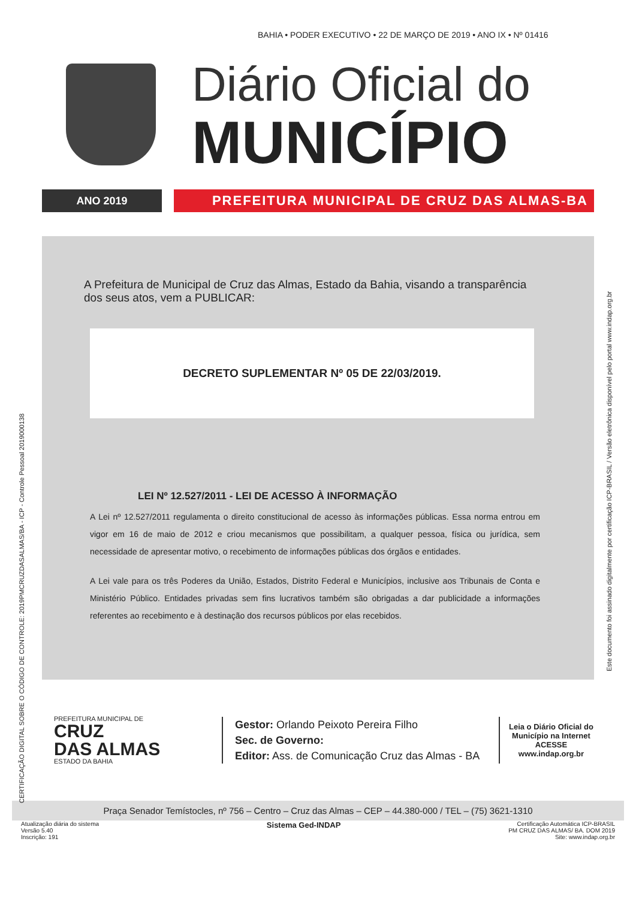BAHIA • PODER EXECUTIVO • 22 DE MARÇO DE 2019 • ANO IX • Nº 01416
Diário Oficial do
MUNICÍPIO
ANO 2019
PREFEITURA MUNICIPAL DE CRUZ DAS ALMAS-BA
A Prefeitura de Municipal de Cruz das Almas, Estado da Bahia, visando a transparência dos seus atos, vem a PUBLICAR:
DECRETO SUPLEMENTAR Nº 05 DE 22/03/2019.
LEI Nº 12.527/2011 - LEI DE ACESSO À INFORMAÇÃO
A Lei nº 12.527/2011 regulamenta o direito constitucional de acesso às informações públicas. Essa norma entrou em vigor em 16 de maio de 2012 e criou mecanismos que possibilitam, a qualquer pessoa, física ou jurídica, sem necessidade de apresentar motivo, o recebimento de informações públicas dos órgãos e entidades.
A Lei vale para os três Poderes da União, Estados, Distrito Federal e Municípios, inclusive aos Tribunais de Conta e Ministério Público. Entidades privadas sem fins lucrativos também são obrigadas a dar publicidade a informações referentes ao recebimento e à destinação dos recursos públicos por elas recebidos.
CERTIFICAÇÃO DIGITAL SOBRE O CÓDIGO DE CONTROLE: 2019PMCRUZDASALMAS/BA - ICP - Controle Pessoal 2019000138
Este documento foi assinado digitalmente por certificação ICP-BRASIL / Versão eletrônica disponível pelo portal www.indap.org.br
PREFEITURA MUNICIPAL DE
CRUZ
DAS ALMAS
ESTADO DA BAHIA
Gestor: Orlando Peixoto Pereira Filho
Sec. de Governo:
Editor: Ass. de Comunicação Cruz das Almas - BA
Leia o Diário Oficial do
Município na Internet
ACESSE
www.indap.org.br
Praça Senador Temístocles, nº 756 – Centro – Cruz das Almas – CEP – 44.380-000 / TEL – (75) 3621-1310
Atualização diária do sistema
Versão 5.40
Inscrição: 191
Sistema Ged-INDAP
Certificação Automática ICP-BRASIL
PM CRUZ DAS ALMAS/ BA. DOM 2019
Site: www.indap.org.br